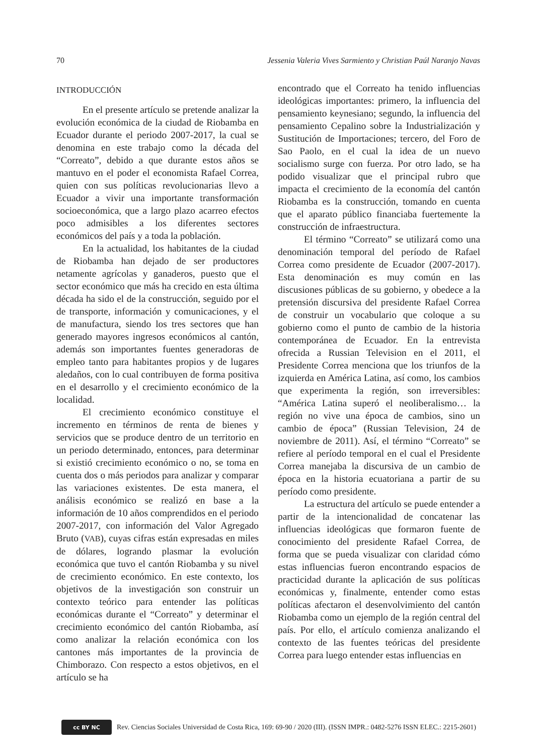70 Jessenia Valeria Vives Sarmiento y Christian Paúl Naranjo Navas
INTRODUCCIÓN
En el presente artículo se pretende analizar la evolución económica de la ciudad de Riobamba en Ecuador durante el periodo 2007-2017, la cual se denomina en este trabajo como la década del “Correato”, debido a que durante estos años se mantuvo en el poder el economista Rafael Correa, quien con sus políticas revolucionarias llevo a Ecuador a vivir una importante transformación socioeconómica, que a largo plazo acarreo efectos poco admisibles a los diferentes sectores económicos del país y a toda la población.
En la actualidad, los habitantes de la ciudad de Riobamba han dejado de ser productores netamente agrícolas y ganaderos, puesto que el sector económico que más ha crecido en esta última década ha sido el de la construcción, seguido por el de transporte, información y comunicaciones, y el de manufactura, siendo los tres sectores que han generado mayores ingresos económicos al cantón, además son importantes fuentes generadoras de empleo tanto para habitantes propios y de lugares aledaños, con lo cual contribuyen de forma positiva en el desarrollo y el crecimiento económico de la localidad.
El crecimiento económico constituye el incremento en términos de renta de bienes y servicios que se produce dentro de un territorio en un periodo determinado, entonces, para determinar si existió crecimiento económico o no, se toma en cuenta dos o más periodos para analizar y comparar las variaciones existentes. De esta manera, el análisis económico se realizó en base a la información de 10 años comprendidos en el periodo 2007-2017, con información del Valor Agregado Bruto (VAB), cuyas cifras están expresadas en miles de dólares, logrando plasmar la evolución económica que tuvo el cantón Riobamba y su nivel de crecimiento económico. En este contexto, los objetivos de la investigación son construir un contexto teórico para entender las políticas económicas durante el “Correato” y determinar el crecimiento económico del cantón Riobamba, así como analizar la relación económica con los cantones más importantes de la provincia de Chimborazo. Con respecto a estos objetivos, en el artículo se ha
encontrado que el Correato ha tenido influencias ideológicas importantes: primero, la influencia del pensamiento keynesiano; segundo, la influencia del pensamiento Cepalino sobre la Industrialización y Sustitución de Importaciones; tercero, del Foro de Sao Paolo, en el cual la idea de un nuevo socialismo surge con fuerza. Por otro lado, se ha podido visualizar que el principal rubro que impacta el crecimiento de la economía del cantón Riobamba es la construcción, tomando en cuenta que el aparato público financiaba fuertemente la construcción de infraestructura.
El término “Correato” se utilizará como una denominación temporal del período de Rafael Correa como presidente de Ecuador (2007-2017). Esta denominación es muy común en las discusiones públicas de su gobierno, y obedece a la pretensión discursiva del presidente Rafael Correa de construir un vocabulario que coloque a su gobierno como el punto de cambio de la historia contemporánea de Ecuador. En la entrevista ofrecida a Russian Television en el 2011, el Presidente Correa menciona que los triunfos de la izquierda en América Latina, así como, los cambios que experimenta la región, son irreversibles: “América Latina superó el neoliberalismo… la región no vive una época de cambios, sino un cambio de época” (Russian Television, 24 de noviembre de 2011). Así, el término “Correato” se refiere al período temporal en el cual el Presidente Correa manejaba la discursiva de un cambio de época en la historia ecuatoriana a partir de su período como presidente.
La estructura del artículo se puede entender a partir de la intencionalidad de concatenar las influencias ideológicas que formaron fuente de conocimiento del presidente Rafael Correa, de forma que se pueda visualizar con claridad cómo estas influencias fueron encontrando espacios de practicidad durante la aplicación de sus políticas económicas y, finalmente, entender como estas políticas afectaron el desenvolvimiento del cantón Riobamba como un ejemplo de la región central del país. Por ello, el artículo comienza analizando el contexto de las fuentes teóricas del presidente Correa para luego entender estas influencias en
cc BY NC
Rev. Ciencias Sociales Universidad de Costa Rica, 169: 69-90 / 2020 (III). (ISSN IMPR.: 0482-5276 ISSN ELEC.: 2215-2601)